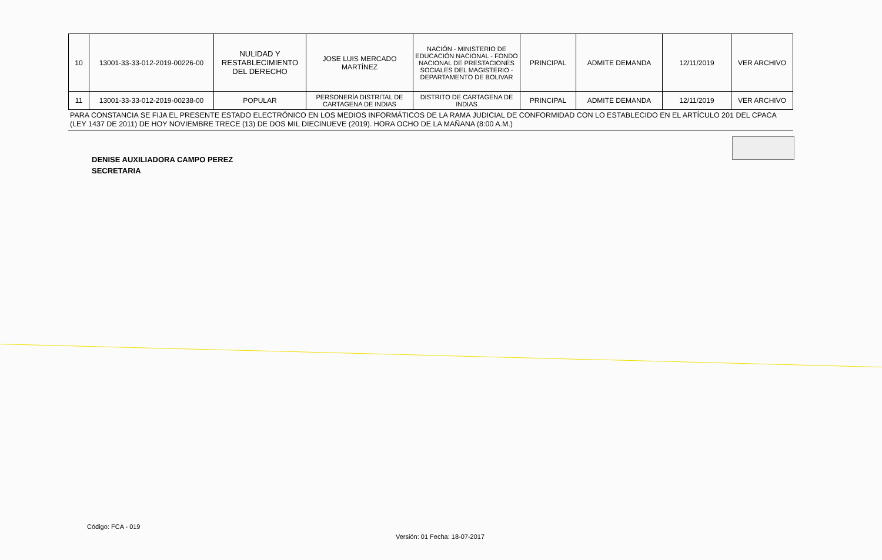| 10 | 13001-33-33-012-2019-00226-00 | NULIDAD Y RESTABLECIMIENTO DEL DERECHO | JOSE LUIS MERCADO MARTÍNEZ | NACIÓN - MINISTERIO DE EDUCACIÓN NACIONAL - FONDO NACIONAL DE PRESTACIONES SOCIALES DEL MAGISTERIO - DEPARTAMENTO DE BOLIVAR | PRINCIPAL | ADMITE DEMANDA | 12/11/2019 | VER ARCHIVO |
| 11 | 13001-33-33-012-2019-00238-00 | POPULAR | PERSONERÍA DISTRITAL DE CARTAGENA DE INDIAS | DISTRITO DE CARTAGENA DE INDIAS | PRINCIPAL | ADMITE DEMANDA | 12/11/2019 | VER ARCHIVO |
PARA CONSTANCIA SE FIJA EL PRESENTE ESTADO ELECTRÓNICO EN LOS MEDIOS INFORMÁTICOS DE LA RAMA JUDICIAL DE CONFORMIDAD CON LO ESTABLECIDO EN EL ARTÍCULO 201 DEL CPACA (LEY 1437 DE 2011) DE HOY NOVIEMBRE TRECE (13) DE DOS MIL DIECINUEVE (2019). HORA OCHO DE LA MAÑANA (8:00 A.M.)
DENISE AUXILIADORA CAMPO PEREZ
SECRETARIA
Código: FCA - 019
Versión: 01 Fecha: 18-07-2017